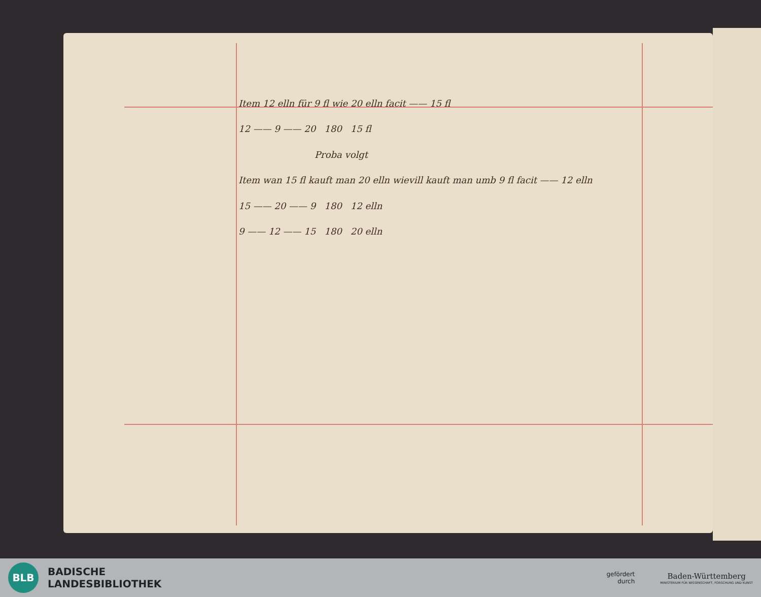Item 12 elln für 9 fl wie 20 elln facit —— 15 fl
12 —— 9 —— 20 180 15 fl
Proba volgt
Item wan 15 fl kauft man 20 elln wievill kauft man umb 9 fl facit —— 12 elln
15 —— 20 —— 9 180 12 elln
9 —— 12 —— 15 180 20 elln
BLB
BADISCHE
LANDESBIBLIOTHEK
gefördert
durch
Baden-Württemberg
MINISTERIUM FÜR WISSENSCHAFT, FORSCHUNG UND KUNST